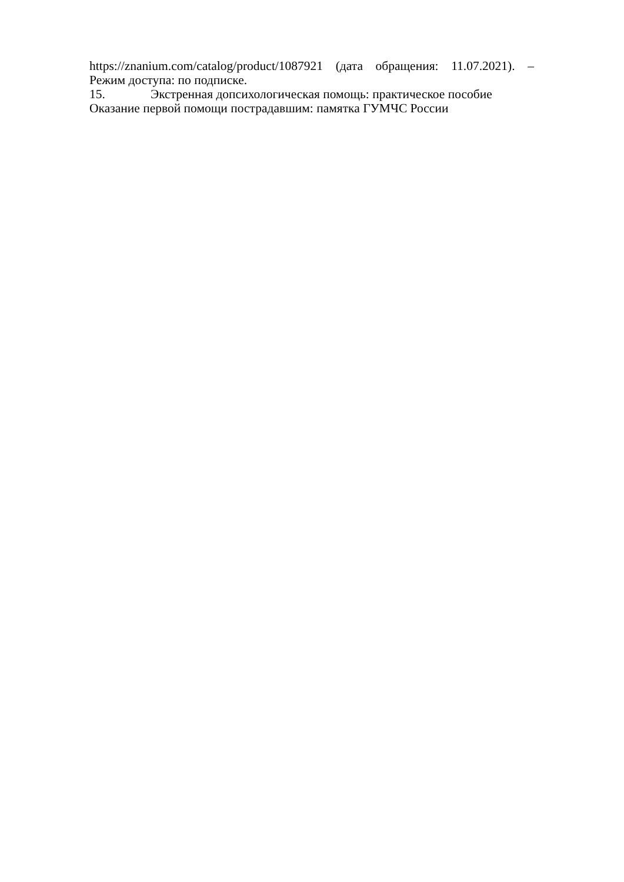https://znanium.com/catalog/product/1087921 (дата обращения: 11.07.2021). –
Режим доступа: по подписке.
15. Экстренная допсихологическая помощь: практическое пособие
Оказание первой помощи пострадавшим: памятка ГУМЧС России